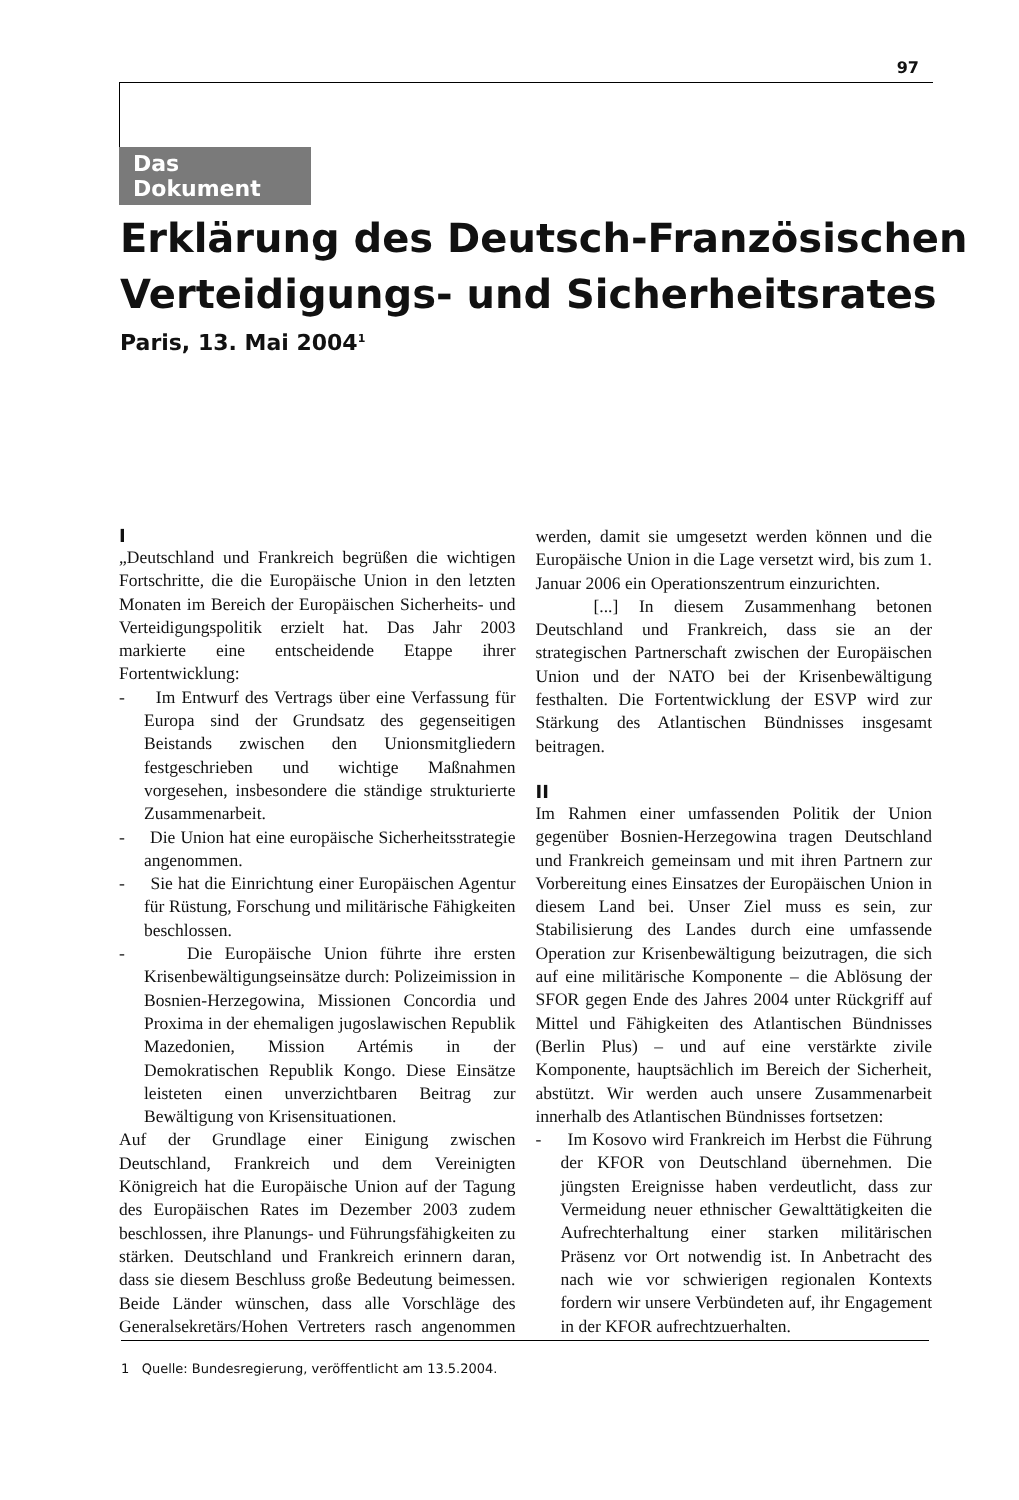97
Das Dokument
Erklärung des Deutsch-Französischen Verteidigungs- und Sicherheitsrates
Paris, 13. Mai 2004<sup>1</sup>
I
„Deutschland und Frankreich begrüßen die wichtigen Fortschritte, die die Europäische Union in den letzten Monaten im Bereich der Europäischen Sicherheits- und Verteidigungspolitik erzielt hat. Das Jahr 2003 markierte eine entscheidende Etappe ihrer Fortentwicklung:
- Im Entwurf des Vertrags über eine Verfassung für Europa sind der Grundsatz des gegenseitigen Beistands zwischen den Unionsmitgliedern festgeschrieben und wichtige Maßnahmen vorgesehen, insbesondere die ständige strukturierte Zusammenarbeit.
- Die Union hat eine europäische Sicherheitsstrategie angenommen.
- Sie hat die Einrichtung einer Europäischen Agentur für Rüstung, Forschung und militärische Fähigkeiten beschlossen.
- Die Europäische Union führte ihre ersten Krisenbewältigungseinsätze durch: Polizeimission in Bosnien-Herzegowina, Missionen Concordia und Proxima in der ehemaligen jugoslawischen Republik Mazedonien, Mission Artémis in der Demokratischen Republik Kongo. Diese Einsätze leisteten einen unverzichtbaren Beitrag zur Bewältigung von Krisensituationen.
Auf der Grundlage einer Einigung zwischen Deutschland, Frankreich und dem Vereinigten Königreich hat die Europäische Union auf der Tagung des Europäischen Rates im Dezember 2003 zudem beschlossen, ihre Planungs- und Führungsfähigkeiten zu stärken. Deutschland und Frankreich erinnern daran, dass sie diesem Beschluss große Bedeutung beimessen. Beide Länder wünschen, dass alle Vorschläge des Generalsekretärs/Hohen Vertreters rasch angenommen werden, damit sie umgesetzt werden können und die Europäische Union in die Lage versetzt wird, bis zum 1. Januar 2006 ein Operationszentrum einzurichten.
[...] In diesem Zusammenhang betonen Deutschland und Frankreich, dass sie an der strategischen Partnerschaft zwischen der Europäischen Union und der NATO bei der Krisenbewältigung festhalten. Die Fortentwicklung der ESVP wird zur Stärkung des Atlantischen Bündnisses insgesamt beitragen.
II
Im Rahmen einer umfassenden Politik der Union gegenüber Bosnien-Herzegowina tragen Deutschland und Frankreich gemeinsam und mit ihren Partnern zur Vorbereitung eines Einsatzes der Europäischen Union in diesem Land bei. Unser Ziel muss es sein, zur Stabilisierung des Landes durch eine umfassende Operation zur Krisenbewältigung beizutragen, die sich auf eine militärische Komponente – die Ablösung der SFOR gegen Ende des Jahres 2004 unter Rückgriff auf Mittel und Fähigkeiten des Atlantischen Bündnisses (Berlin Plus) – und auf eine verstärkte zivile Komponente, hauptsächlich im Bereich der Sicherheit, abstützt. Wir werden auch unsere Zusammenarbeit innerhalb des Atlantischen Bündnisses fortsetzen:
- Im Kosovo wird Frankreich im Herbst die Führung der KFOR von Deutschland übernehmen. Die jüngsten Ereignisse haben verdeutlicht, dass zur Vermeidung neuer ethnischer Gewalttätigkeiten die Aufrechterhaltung einer starken militärischen Präsenz vor Ort notwendig ist. In Anbetracht des nach wie vor schwierigen regionalen Kontexts fordern wir unsere Verbündeten auf, ihr Engagement in der KFOR aufrechtzuerhalten.
1 Quelle: Bundesregierung, veröffentlicht am 13.5.2004.